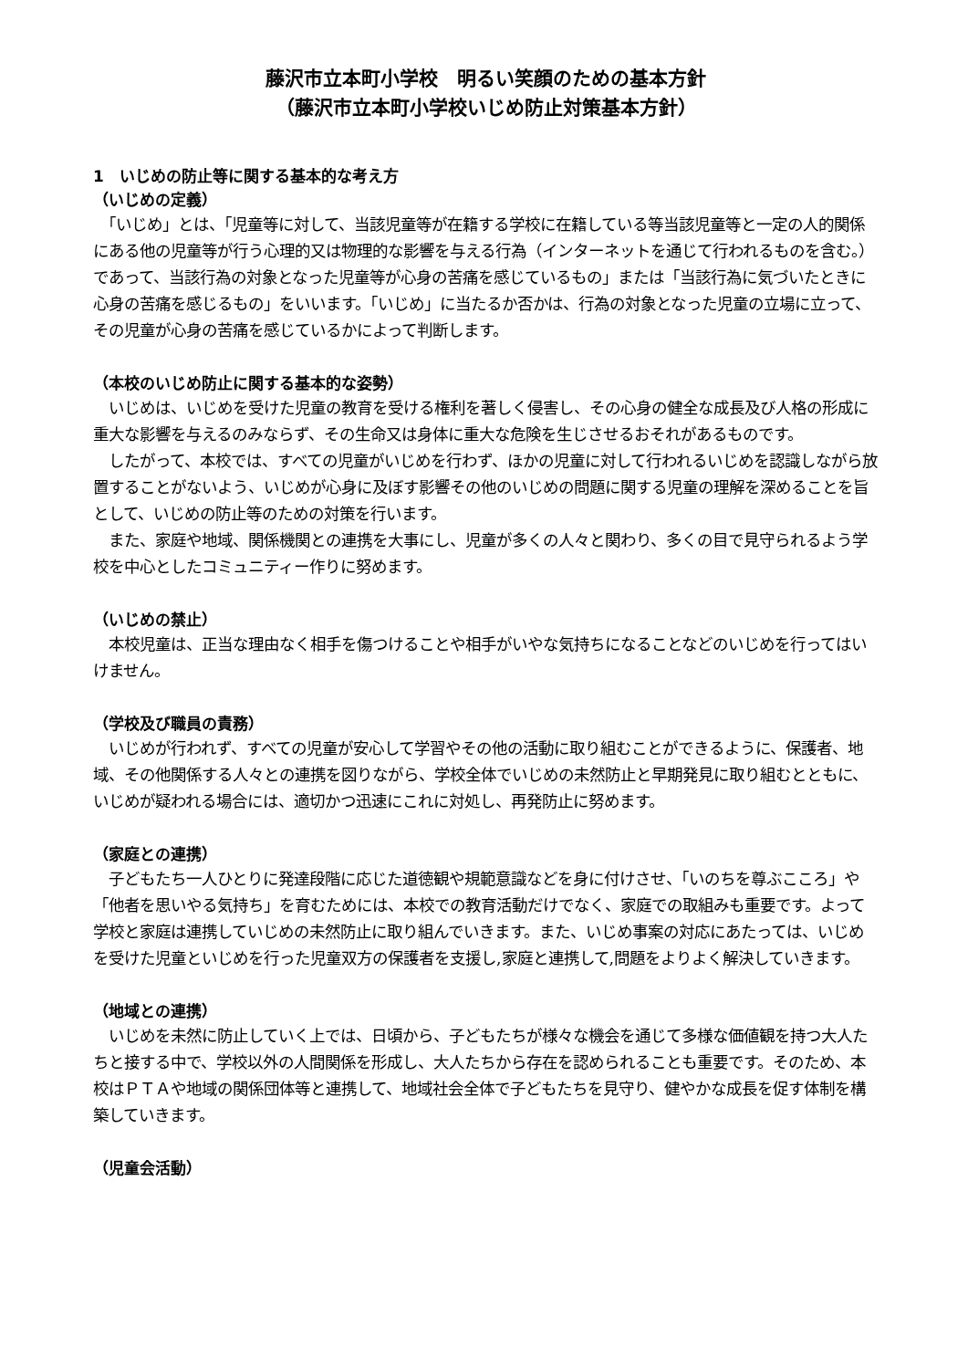藤沢市立本町小学校　明るい笑顔のための基本方針
（藤沢市立本町小学校いじめ防止対策基本方針）
1　いじめの防止等に関する基本的な考え方
（いじめの定義）
　「いじめ」とは、「児童等に対して、当該児童等が在籍する学校に在籍している等当該児童等と一定の人的関係にある他の児童等が行う心理的又は物理的な影響を与える行為（インターネットを通じて行われるものを含む。）であって、当該行為の対象となった児童等が心身の苦痛を感じているもの」または「当該行為に気づいたときに心身の苦痛を感じるもの」をいいます。「いじめ」に当たるか否かは、行為の対象となった児童の立場に立って、その児童が心身の苦痛を感じているかによって判断します。
（本校のいじめ防止に関する基本的な姿勢）
　いじめは、いじめを受けた児童の教育を受ける権利を著しく侵害し、その心身の健全な成長及び人格の形成に重大な影響を与えるのみならず、その生命又は身体に重大な危険を生じさせるおそれがあるものです。
　したがって、本校では、すべての児童がいじめを行わず、ほかの児童に対して行われるいじめを認識しながら放置することがないよう、いじめが心身に及ぼす影響その他のいじめの問題に関する児童の理解を深めることを旨として、いじめの防止等のための対策を行います。
　また、家庭や地域、関係機関との連携を大事にし、児童が多くの人々と関わり、多くの目で見守られるよう学校を中心としたコミュニティー作りに努めます。
（いじめの禁止）
　本校児童は、正当な理由なく相手を傷つけることや相手がいやな気持ちになることなどのいじめを行ってはいけません。
（学校及び職員の責務）
　いじめが行われず、すべての児童が安心して学習やその他の活動に取り組むことができるように、保護者、地域、その他関係する人々との連携を図りながら、学校全体でいじめの未然防止と早期発見に取り組むとともに、いじめが疑われる場合には、適切かつ迅速にこれに対処し、再発防止に努めます。
（家庭との連携）
　子どもたち一人ひとりに発達段階に応じた道徳観や規範意識などを身に付けさせ、「いのちを尊ぶこころ」や「他者を思いやる気持ち」を育むためには、本校での教育活動だけでなく、家庭での取組みも重要です。よって学校と家庭は連携していじめの未然防止に取り組んでいきます。また、いじめ事案の対応にあたっては、いじめを受けた児童といじめを行った児童双方の保護者を支援し,家庭と連携して,問題をよりよく解決していきます。
（地域との連携）
　いじめを未然に防止していく上では、日頃から、子どもたちが様々な機会を通じて多様な価値観を持つ大人たちと接する中で、学校以外の人間関係を形成し、大人たちから存在を認められることも重要です。そのため、本校はＰＴＡや地域の関係団体等と連携して、地域社会全体で子どもたちを見守り、健やかな成長を促す体制を構築していきます。
（児童会活動）